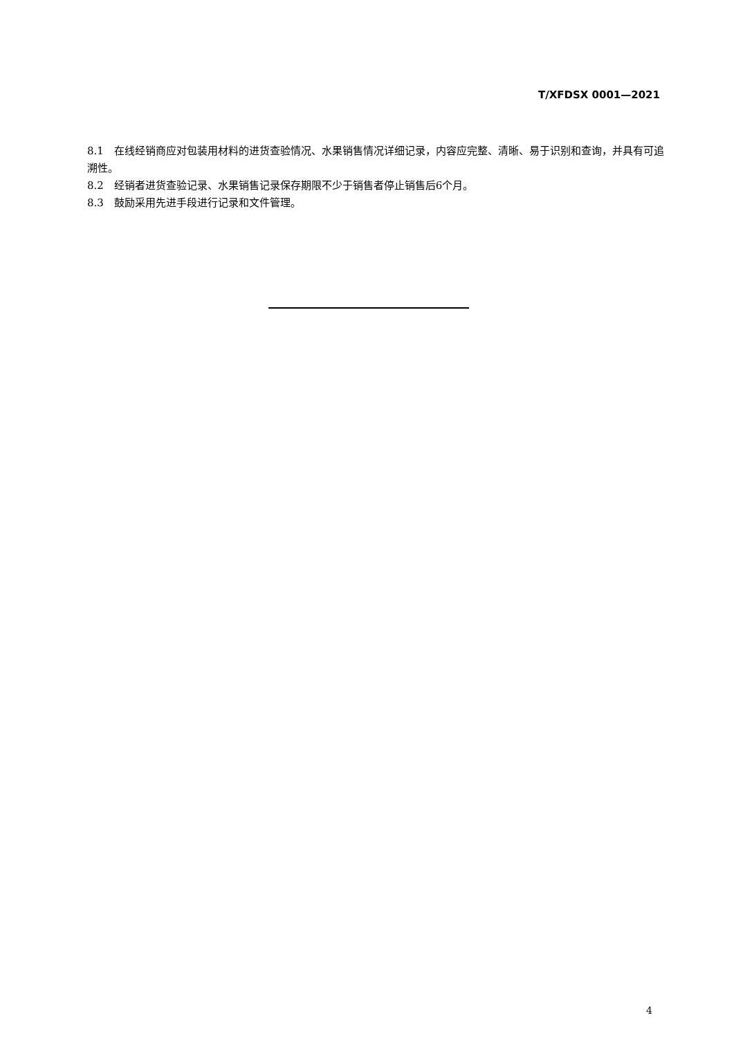T/XFDSX 0001—2021
8.1　在线经销商应对包装用材料的进货查验情况、水果销售情况详细记录，内容应完整、清晰、易于识别和查询，并具有可追溯性。
8.2　经销者进货查验记录、水果销售记录保存期限不少于销售者停止销售后6个月。
8.3　鼓励采用先进手段进行记录和文件管理。
4